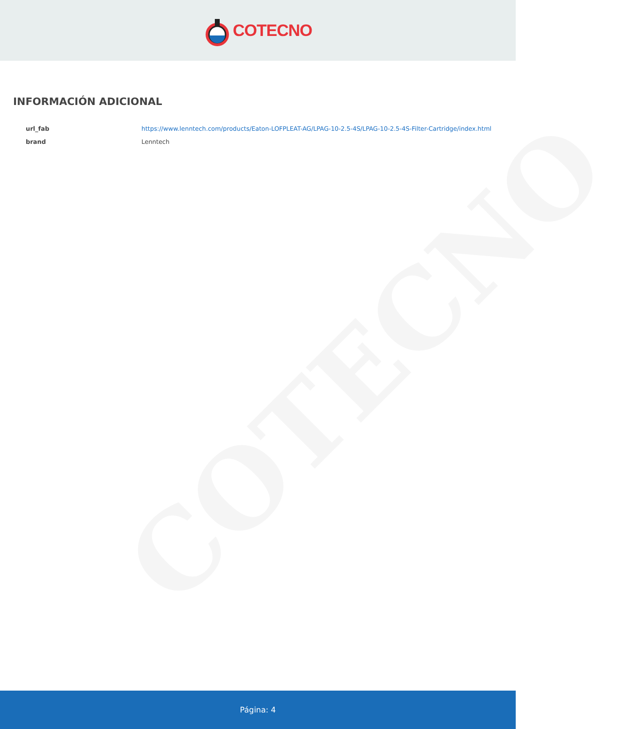COTECNO
COTECNO
INFORMACIÓN ADICIONAL
| url_fab | https://www.lenntech.com/products/Eaton-LOFPLEAT-AG/LPAG-10-2.5-4S/LPAG-10-2.5-4S-Filter-Cartridge/index.html |
| brand | Lenntech |
Página: 4